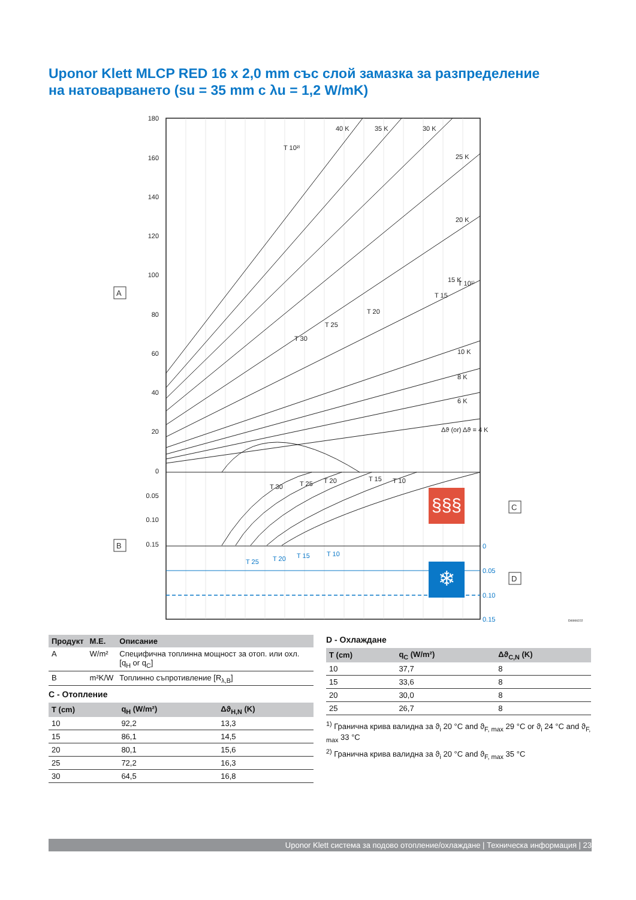Uponor Klett MLCP RED 16 x 2,0 mm със слой замазка за разпределение на натоварването (su = 35 mm с λu = 1,2 W/mK)
180
160
140
120
100
80
60
40
20
0
0.05
0.10
0.15
0
0.05
0.10
0.15
T 10²⁾
T 10¹⁾
T 15
T 20
T 25
T 30
Δϑ (or) Δϑ = 4 K
10 K
8 K
6 K
15 K
20 K
25 K
30 K
35 K
40 K
T 30
T 25
T 20
T 15
T 10
T 25
T 20
T 15
T 10
§§§
❄
A
B
C
D
DI0000222
| Продукт | М.Е. | Описание |
| --- | --- | --- |
| A | W/m² | Специфична топлинна мощност за отоп. или охл.[q<sub>H</sub> or q<sub>C</sub>] |
| B | m²K/W | Топлинно съпротивление [R<sub>λ,B</sub>] |
C - Отопление
| T (cm) | q<sub>H</sub> (W/m²) | Δϑ<sub>H,N</sub> (K) |
| --- | --- | --- |
| 10 | 92,2 | 13,3 |
| 15 | 86,1 | 14,5 |
| 20 | 80,1 | 15,6 |
| 25 | 72,2 | 16,3 |
| 30 | 64,5 | 16,8 |
D - Охлаждане
| T (cm) | q<sub>C</sub> (W/m²) | Δϑ<sub>C,N</sub> (K) |
| --- | --- | --- |
| 10 | 37,7 | 8 |
| 15 | 33,6 | 8 |
| 20 | 30,0 | 8 |
| 25 | 26,7 | 8 |
<sup>1)</sup> Гранична крива валидна за ϑ<sub>i</sub> 20 °C and ϑ<sub>F, max</sub> 29 °C or ϑ<sub>i</sub> 24 °C and ϑ<sub>F, max</sub> 33 °C
<sup>2)</sup> Гранична крива валидна за ϑ<sub>i</sub> 20 °C and ϑ<sub>F, max</sub> 35 °C
Uponor Klett система за подово отопление/охлаждане | Техническа информация | 23